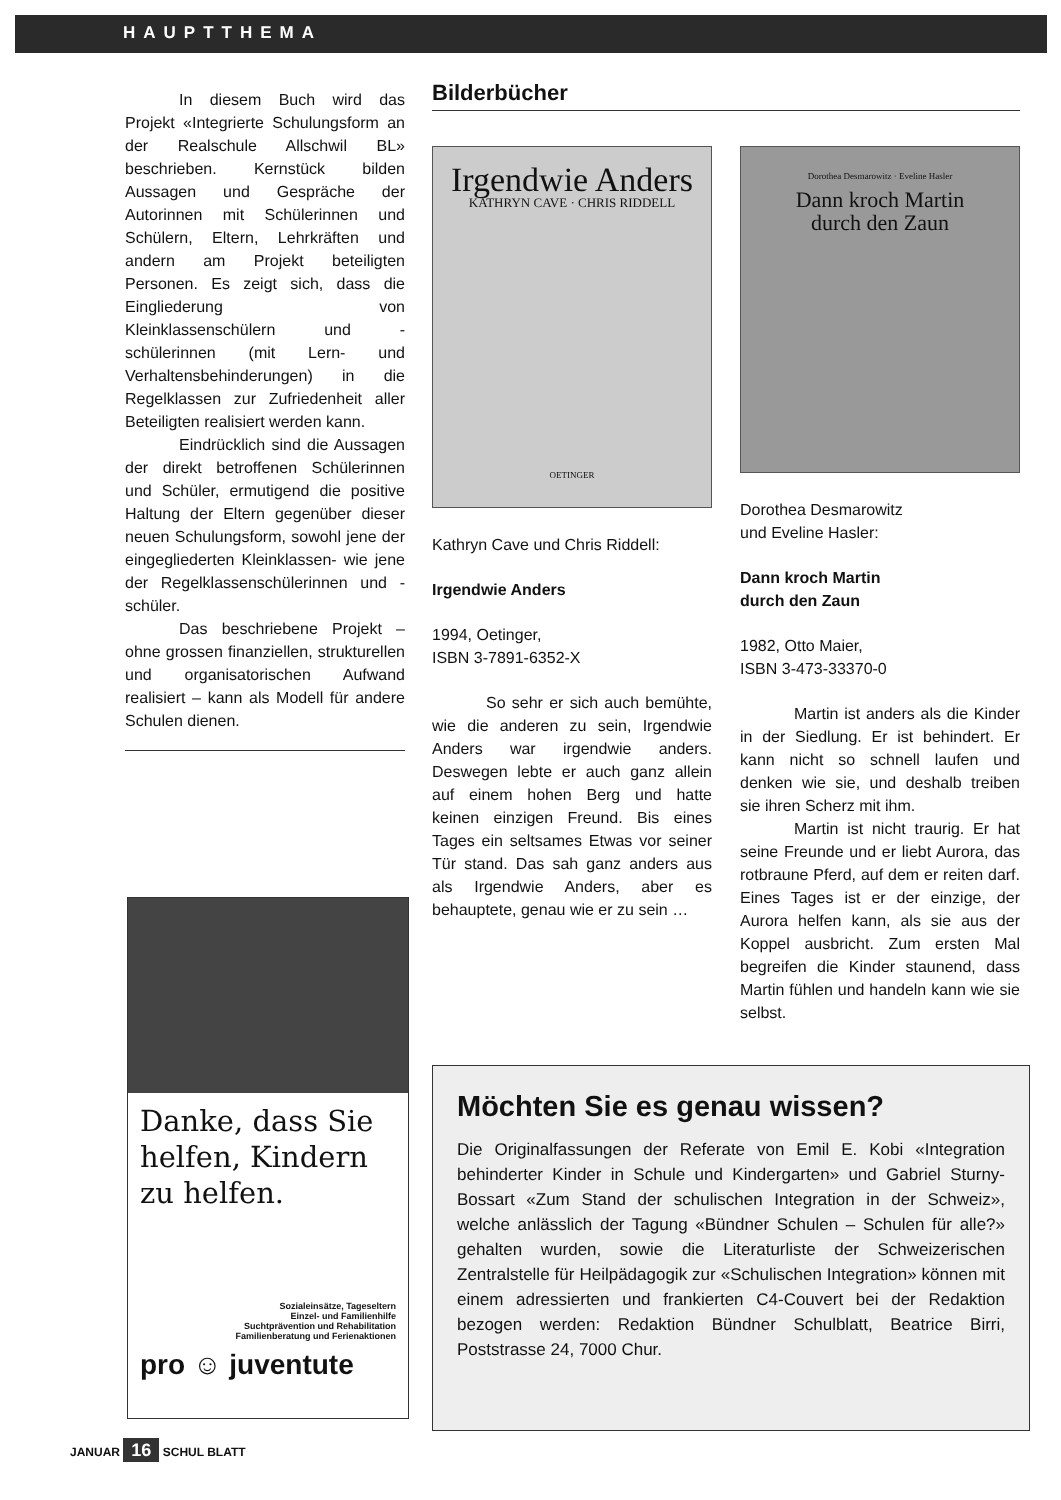HAUPTTHEMA
In diesem Buch wird das Projekt «Integrierte Schulungsform an der Realschule Allschwil BL» beschrieben. Kernstück bilden Aussagen und Gespräche der Autorinnen mit Schülerinnen und Schülern, Eltern, Lehrkräften und andern am Projekt beteiligten Personen. Es zeigt sich, dass die Eingliederung von Kleinklassenschülern und -schülerinnen (mit Lern- und Verhaltensbehinderungen) in die Regelklassen zur Zufriedenheit aller Beteiligten realisiert werden kann.
Eindrücklich sind die Aussagen der direkt betroffenen Schülerinnen und Schüler, ermutigend die positive Haltung der Eltern gegenüber dieser neuen Schulungsform, sowohl jene der eingegliederten Kleinklassen- wie jene der Regelklassenschülerinnen und -schüler.
Das beschriebene Projekt – ohne grossen finanziellen, strukturellen und organisatorischen Aufwand realisiert – kann als Modell für andere Schulen dienen.
Bilderbücher
Irgendwie Anders
KATHRYN CAVE · CHRIS RIDDELL
OETINGER
Kathryn Cave und Chris Riddell:
Irgendwie Anders
1994, Oetinger,
ISBN 3-7891-6352-X
So sehr er sich auch bemühte, wie die anderen zu sein, Irgendwie Anders war irgendwie anders. Deswegen lebte er auch ganz allein auf einem hohen Berg und hatte keinen einzigen Freund. Bis eines Tages ein seltsames Etwas vor seiner Tür stand. Das sah ganz anders aus als Irgendwie Anders, aber es behauptete, genau wie er zu sein …
Dorothea Desmarowitz · Eveline Hasler
Dann kroch Martin
durch den Zaun
Dorothea Desmarowitz
und Eveline Hasler:
Dann kroch Martin
durch den Zaun
1982, Otto Maier,
ISBN 3-473-33370-0
Martin ist anders als die Kinder in der Siedlung. Er ist behindert. Er kann nicht so schnell laufen und denken wie sie, und deshalb treiben sie ihren Scherz mit ihm.
Martin ist nicht traurig. Er hat seine Freunde und er liebt Aurora, das rotbraune Pferd, auf dem er reiten darf. Eines Tages ist er der einzige, der Aurora helfen kann, als sie aus der Koppel ausbricht. Zum ersten Mal begreifen die Kinder staunend, dass Martin fühlen und handeln kann wie sie selbst.
Danke, dass Sie helfen, Kindern zu helfen.
Sozialeinsätze, Tageseltern
Einzel- und Familienhilfe
Suchtprävention und Rehabilitation
Familienberatung und Ferienaktionen
pro ☺ juventute
Möchten Sie es genau wissen?
Die Originalfassungen der Referate von Emil E. Kobi «Integration behinderter Kinder in Schule und Kindergarten» und Gabriel Sturny-Bossart «Zum Stand der schulischen Integration in der Schweiz», welche anlässlich der Tagung «Bündner Schulen – Schulen für alle?» gehalten wurden, sowie die Literaturliste der Schweizerischen Zentralstelle für Heilpädagogik zur «Schulischen Integration» können mit einem adressierten und frankierten C4-Couvert bei der Redaktion bezogen werden: Redaktion Bündner Schulblatt, Beatrice Birri, Poststrasse 24, 7000 Chur.
JANUAR 16 SCHUL BLATT